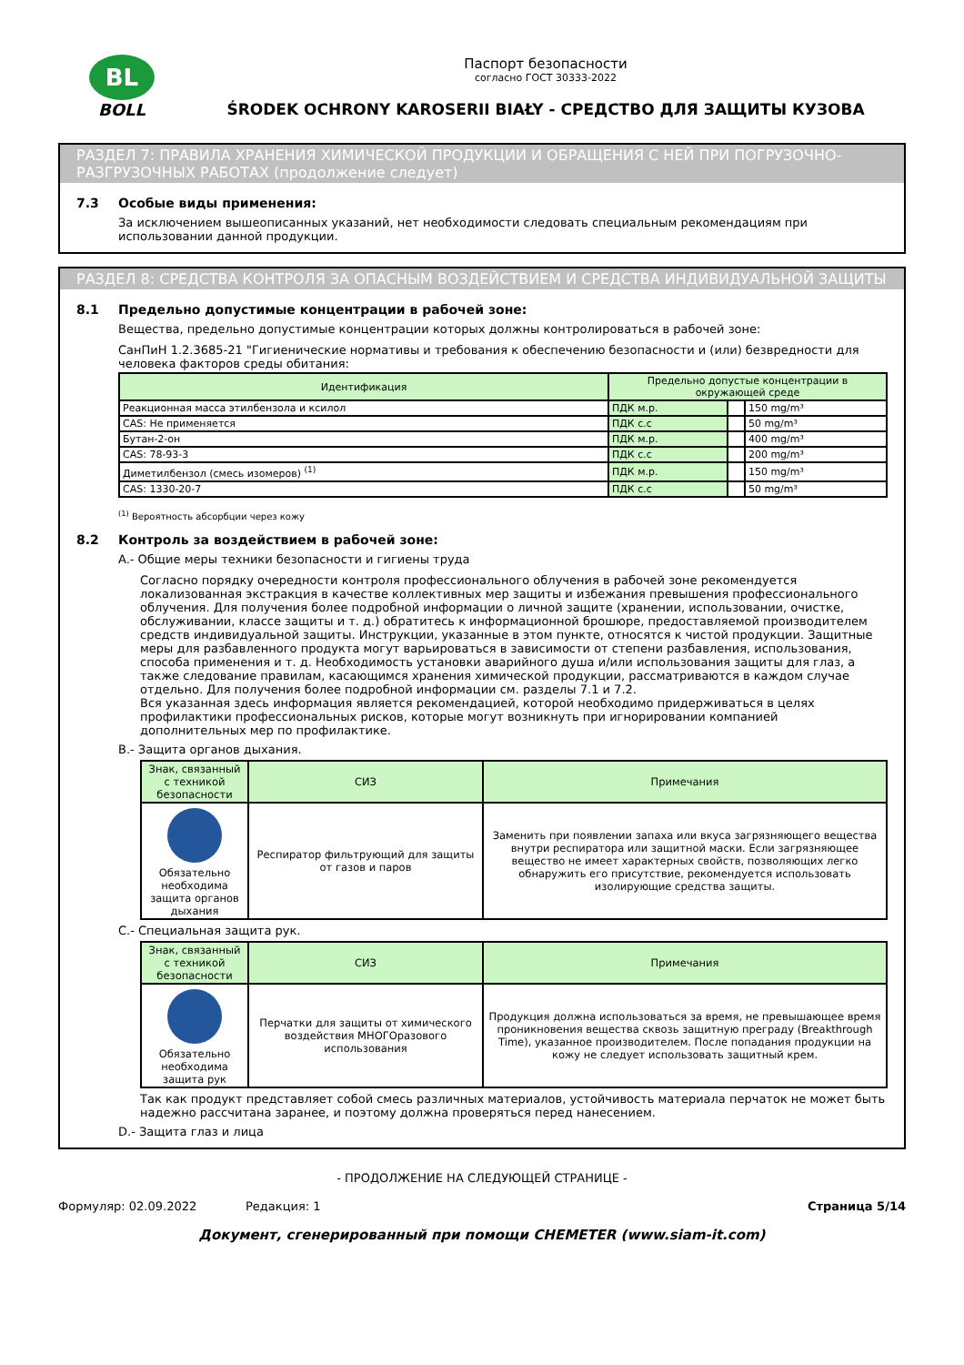BL
BOLL
Паспорт безопасности
согласно ГОСТ 30333-2022
ŚRODEK OCHRONY KAROSERII BIAŁY - СРЕДСТВО ДЛЯ ЗАЩИТЫ КУЗОВА
РАЗДЕЛ 7: ПРАВИЛА ХРАНЕНИЯ ХИМИЧЕСКОЙ ПРОДУКЦИИ И ОБРАЩЕНИЯ С НЕЙ ПРИ ПОГРУЗОЧНО-РАЗГРУЗОЧНЫХ РАБОТАХ (продолжение следует)
7.3 Особые виды применения:
За исключением вышеописанных указаний, нет необходимости следовать специальным рекомендациям при использовании данной продукции.
РАЗДЕЛ 8: СРЕДСТВА КОНТРОЛЯ ЗА ОПАСНЫМ ВОЗДЕЙСТВИЕМ И СРЕДСТВА ИНДИВИДУАЛЬНОЙ ЗАЩИТЫ
8.1 Предельно допустимые концентрации в рабочей зоне:
Вещества, предельно допустимые концентрации которых должны контролироваться в рабочей зоне:
СанПиН 1.2.3685-21 "Гигиенические нормативы и требования к обеспечению безопасности и (или) безвредности для человека факторов среды обитания:
| Идентификация | Предельно допустые концентрации в окружающей среде | | |
| --- | --- | --- | --- |
| Реакционная масса этилбензола и ксилол | ПДК м.р. | | 150 mg/m³ |
| CAS: Не применяется | ПДК с.с | | 50 mg/m³ |
| Бутан-2-он | ПДК м.р. | | 400 mg/m³ |
| CAS: 78-93-3 | ПДК с.с | | 200 mg/m³ |
| Диметилбензол (смесь изомеров) <sup>(1)</sup> | ПДК м.р. | | 150 mg/m³ |
| CAS: 1330-20-7 | ПДК с.с | | 50 mg/m³ |
<sup>(1)</sup> Вероятность абсорбции через кожу
8.2 Контроль за воздействием в рабочей зоне:
A.- Общие меры техники безопасности и гигиены труда
Согласно порядку очередности контроля профессионального облучения в рабочей зоне рекомендуется локализованная экстракция в качестве коллективных мер защиты и избежания превышения профессионального облучения. Для получения более подробной информации о личной защите (хранении, использовании, очистке, обслуживании, классе защиты и т. д.) обратитесь к информационной брошюре, предоставляемой производителем средств индивидуальной защиты. Инструкции, указанные в этом пункте, относятся к чистой продукции. Защитные меры для разбавленного продукта могут варьироваться в зависимости от степени разбавления, использования, способа применения и т. д. Необходимость установки аварийного душа и/или использования защиты для глаз, а также следование правилам, касающимся хранения химической продукции, рассматриваются в каждом случае отдельно. Для получения более подробной информации см. разделы 7.1 и 7.2.
Вся указанная здесь информация является рекомендацией, которой необходимо придерживаться в целях профилактики профессиональных рисков, которые могут возникнуть при игнорировании компанией дополнительных мер по профилактике.
B.- Защита органов дыхания.
| Знак, связанный с техникой безопасности | СИЗ | Примечания |
| --- | --- | --- |
| Обязательно необходима защита органов дыхания | Респиратор фильтрующий для защиты от газов и паров | Заменить при появлении запаха или вкуса загрязняющего вещества внутри респиратора или защитной маски. Если загрязняющее вещество не имеет характерных свойств, позволяющих легко обнаружить его присутствие, рекомендуется использовать изолирующие средства защиты. |
C.- Специальная защита рук.
| Знак, связанный с техникой безопасности | СИЗ | Примечания |
| --- | --- | --- |
| Обязательно необходима защита рук | Перчатки для защиты от химического воздействия МНОГОразового использования | Продукция должна использоваться за время, не превышающее время проникновения вещества сквозь защитную преграду (Breakthrough Time), указанное производителем. После попадания продукции на кожу не следует использовать защитный крем. |
Так как продукт представляет собой смесь различных материалов, устойчивость материала перчаток не может быть надежно рассчитана заранее, и поэтому должна проверяться перед нанесением.
D.- Защита глаз и лица
- ПРОДОЛЖЕНИЕ НА СЛЕДУЮЩЕЙ СТРАНИЦЕ -
Формуляр: 02.09.2022 Редакция: 1 Страница 5/14
Документ, сгенерированный при помощи CHEMETER (www.siam-it.com)